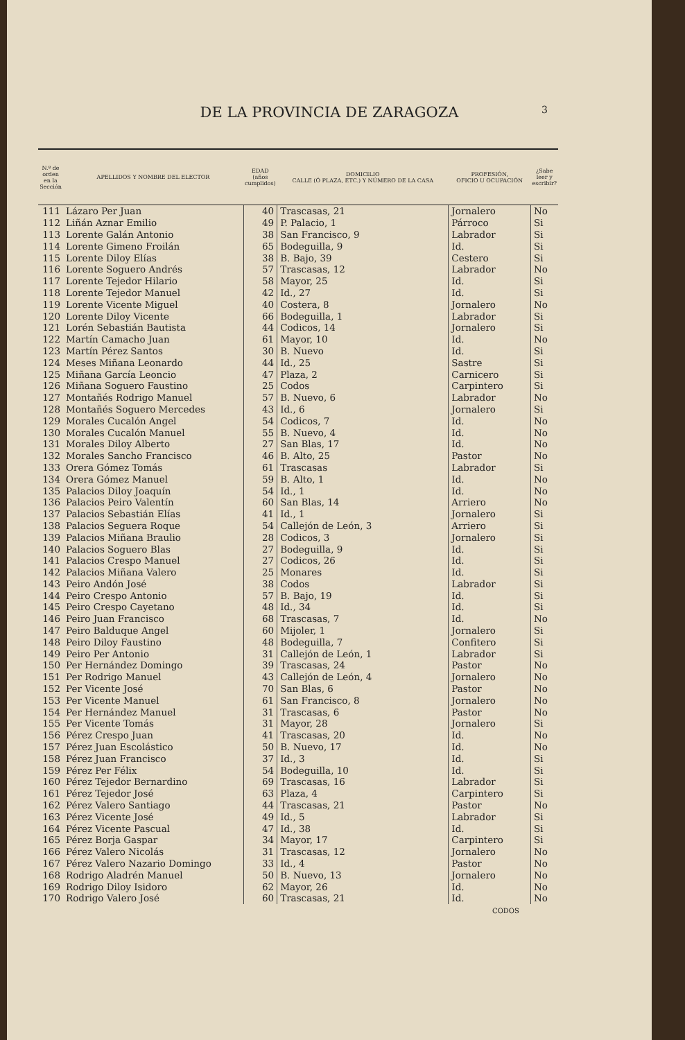DE LA PROVINCIA DE ZARAGOZA 3
| N.º de orden en la Sección | APELLIDOS Y NOMBRE DEL ELECTOR | EDAD (años cumplidos) | DOMICILIO CALLE (Ó PLAZA, ETC.) Y NÚMERO DE LA CASA | PROFESIÓN, OFICIO U OCUPACIÓN | ¿Sabe leer y escribir? |
| --- | --- | --- | --- | --- | --- |
| 111 | Lázaro Per Juan | 40 | Trascasas, 21 | Jornalero | No |
| 112 | Liñán Aznar Emilio | 49 | P. Palacio, 1 | Párroco | Si |
| 113 | Lorente Galán Antonio | 38 | San Francisco, 9 | Labrador | Si |
| 114 | Lorente Gimeno Froilán | 65 | Bodeguilla, 9 | Id. | Si |
| 115 | Lorente Diloy Elías | 38 | B. Bajo, 39 | Cestero | Si |
| 116 | Lorente Soguero Andrés | 57 | Trascasas, 12 | Labrador | No |
| 117 | Lorente Tejedor Hilario | 58 | Mayor, 25 | Id. | Si |
| 118 | Lorente Tejedor Manuel | 42 | Id., 27 | Id. | Si |
| 119 | Lorente Vicente Miguel | 40 | Costera, 8 | Jornalero | No |
| 120 | Lorente Diloy Vicente | 66 | Bodeguilla, 1 | Labrador | Si |
| 121 | Lorén Sebastián Bautista | 44 | Codicos, 14 | Jornalero | Si |
| 122 | Martín Camacho Juan | 61 | Mayor, 10 | Id. | No |
| 123 | Martín Pérez Santos | 30 | B. Nuevo | Id. | Si |
| 124 | Meses Miñana Leonardo | 44 | Id., 25 | Sastre | Si |
| 125 | Miñana García Leoncio | 47 | Plaza, 2 | Carnicero | Si |
| 126 | Miñana Soguero Faustino | 25 | Codos | Carpintero | Si |
| 127 | Montañés Rodrigo Manuel | 57 | B. Nuevo, 6 | Labrador | No |
| 128 | Montañés Soguero Mercedes | 43 | Id., 6 | Jornalero | Si |
| 129 | Morales Cucalón Angel | 54 | Codicos, 7 | Id. | No |
| 130 | Morales Cucalón Manuel | 55 | B. Nuevo, 4 | Id. | No |
| 131 | Morales Diloy Alberto | 27 | San Blas, 17 | Id. | No |
| 132 | Morales Sancho Francisco | 46 | B. Alto, 25 | Pastor | No |
| 133 | Orera Gómez Tomás | 61 | Trascasas | Labrador | Si |
| 134 | Orera Gómez Manuel | 59 | B. Alto, 1 | Id. | No |
| 135 | Palacios Diloy Joaquín | 54 | Id., 1 | Id. | No |
| 136 | Palacios Peiro Valentín | 60 | San Blas, 14 | Arriero | No |
| 137 | Palacios Sebastián Elías | 41 | Id., 1 | Jornalero | Si |
| 138 | Palacios Seguera Roque | 54 | Callejón de León, 3 | Arriero | Si |
| 139 | Palacios Miñana Braulio | 28 | Codicos, 3 | Jornalero | Si |
| 140 | Palacios Soguero Blas | 27 | Bodeguilla, 9 | Id. | Si |
| 141 | Palacios Crespo Manuel | 27 | Codicos, 26 | Id. | Si |
| 142 | Palacios Miñana Valero | 25 | Monares | Id. | Si |
| 143 | Peiro Andón José | 38 | Codos | Labrador | Si |
| 144 | Peiro Crespo Antonio | 57 | B. Bajo, 19 | Id. | Si |
| 145 | Peiro Crespo Cayetano | 48 | Id., 34 | Id. | Si |
| 146 | Peiro Juan Francisco | 68 | Trascasas, 7 | Id. | No |
| 147 | Peiro Balduque Angel | 60 | Mijoler, 1 | Jornalero | Si |
| 148 | Peiro Diloy Faustino | 48 | Bodeguilla, 7 | Confitero | Si |
| 149 | Peiro Per Antonio | 31 | Callejón de León, 1 | Labrador | Si |
| 150 | Per Hernández Domingo | 39 | Trascasas, 24 | Pastor | No |
| 151 | Per Rodrigo Manuel | 43 | Callejón de León, 4 | Jornalero | No |
| 152 | Per Vicente José | 70 | San Blas, 6 | Pastor | No |
| 153 | Per Vicente Manuel | 61 | San Francisco, 8 | Jornalero | No |
| 154 | Per Hernández Manuel | 31 | Trascasas, 6 | Pastor | No |
| 155 | Per Vicente Tomás | 31 | Mayor, 28 | Jornalero | Si |
| 156 | Pérez Crespo Juan | 41 | Trascasas, 20 | Id. | No |
| 157 | Pérez Juan Escolástico | 50 | B. Nuevo, 17 | Id. | No |
| 158 | Pérez Juan Francisco | 37 | Id., 3 | Id. | Si |
| 159 | Pérez Per Félix | 54 | Bodeguilla, 10 | Id. | Si |
| 160 | Pérez Tejedor Bernardino | 69 | Trascasas, 16 | Labrador | Si |
| 161 | Pérez Tejedor José | 63 | Plaza, 4 | Carpintero | Si |
| 162 | Pérez Valero Santiago | 44 | Trascasas, 21 | Pastor | No |
| 163 | Pérez Vicente José | 49 | Id., 5 | Labrador | Si |
| 164 | Pérez Vicente Pascual | 47 | Id., 38 | Id. | Si |
| 165 | Pérez Borja Gaspar | 34 | Mayor, 17 | Carpintero | Si |
| 166 | Pérez Valero Nicolás | 31 | Trascasas, 12 | Jornalero | No |
| 167 | Pérez Valero Nazario Domingo | 33 | Id., 4 | Pastor | No |
| 168 | Rodrigo Aladrén Manuel | 50 | B. Nuevo, 13 | Jornalero | No |
| 169 | Rodrigo Diloy Isidoro | 62 | Mayor, 26 | Id. | No |
| 170 | Rodrigo Valero José | 60 | Trascasas, 21 | Id. | No |
CODOS